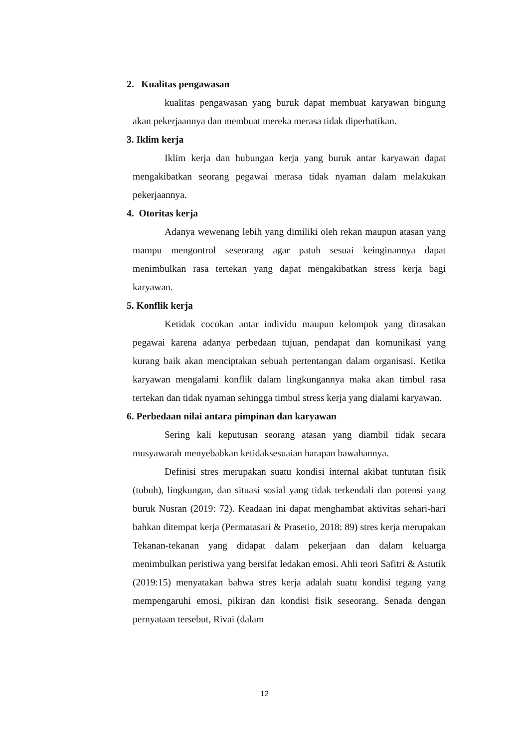2. Kualitas pengawasan
kualitas pengawasan yang buruk dapat membuat karyawan bingung akan pekerjaannya dan membuat mereka merasa tidak diperhatikan.
3. Iklim kerja
Iklim kerja dan hubungan kerja yang buruk antar karyawan dapat mengakibatkan seorang pegawai merasa tidak nyaman dalam melakukan pekerjaannya.
4. Otoritas kerja
Adanya wewenang lebih yang dimiliki oleh rekan maupun atasan yang mampu mengontrol seseorang agar patuh sesuai keinginannya dapat menimbulkan rasa tertekan yang dapat mengakibatkan stress kerja bagi karyawan.
5. Konflik kerja
Ketidak cocokan antar individu maupun kelompok yang dirasakan pegawai karena adanya perbedaan tujuan, pendapat dan komunikasi yang kurang baik akan menciptakan sebuah pertentangan dalam organisasi. Ketika karyawan mengalami konflik dalam lingkungannya maka akan timbul rasa tertekan dan tidak nyaman sehingga timbul stress kerja yang dialami karyawan.
6. Perbedaan nilai antara pimpinan dan karyawan
Sering kali keputusan seorang atasan yang diambil tidak secara musyawarah menyebabkan ketidaksesuaian harapan bawahannya.
Definisi stres merupakan suatu kondisi internal akibat tuntutan fisik (tubuh), lingkungan, dan situasi sosial yang tidak terkendali dan potensi yang buruk Nusran (2019: 72). Keadaan ini dapat menghambat aktivitas sehari-hari bahkan ditempat kerja (Permatasari & Prasetio, 2018: 89) stres kerja merupakan Tekanan-tekanan yang didapat dalam pekerjaan dan dalam keluarga menimbulkan peristiwa yang bersifat ledakan emosi. Ahli teori Safitri & Astutik (2019:15) menyatakan bahwa stres kerja adalah suatu kondisi tegang yang mempengaruhi emosi, pikiran dan kondisi fisik seseorang. Senada dengan pernyataan tersebut, Rivai (dalam
12